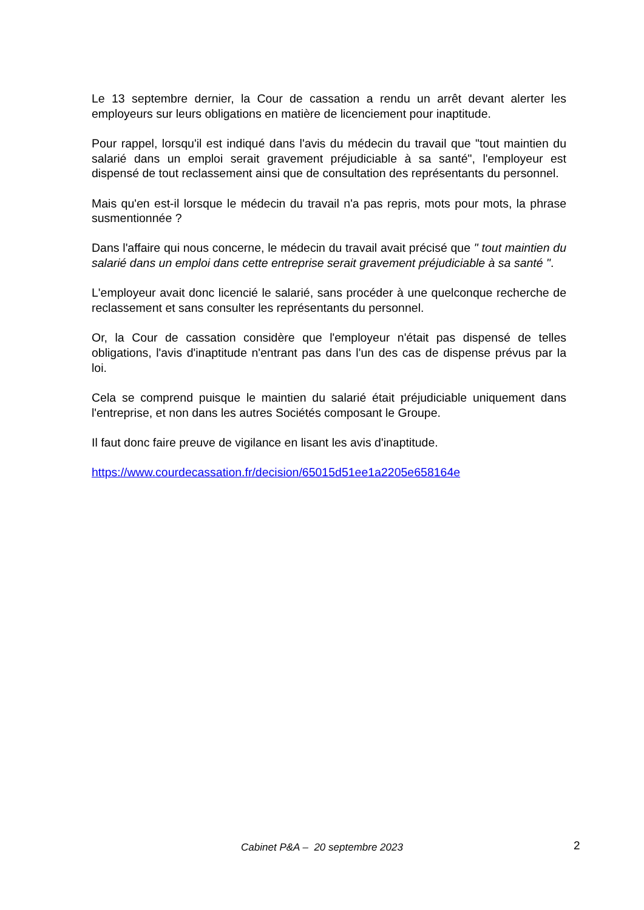Le 13 septembre dernier, la Cour de cassation a rendu un arrêt devant alerter les employeurs sur leurs obligations en matière de licenciement pour inaptitude.
Pour rappel, lorsqu'il est indiqué dans l'avis du médecin du travail que "tout maintien du salarié dans un emploi serait gravement préjudiciable à sa santé", l'employeur est dispensé de tout reclassement ainsi que de consultation des représentants du personnel.
Mais qu'en est-il lorsque le médecin du travail n'a pas repris, mots pour mots, la phrase susmentionnée ?
Dans l'affaire qui nous concerne, le médecin du travail avait précisé que " tout maintien du salarié dans un emploi dans cette entreprise serait gravement préjudiciable à sa santé ".
L'employeur avait donc licencié le salarié, sans procéder à une quelconque recherche de reclassement et sans consulter les représentants du personnel.
Or, la Cour de cassation considère que l'employeur n'était pas dispensé de telles obligations, l'avis d'inaptitude n'entrant pas dans l'un des cas de dispense prévus par la loi.
Cela se comprend puisque le maintien du salarié était préjudiciable uniquement dans l'entreprise, et non dans les autres Sociétés composant le Groupe.
Il faut donc faire preuve de vigilance en lisant les avis d'inaptitude.
https://www.courdecassation.fr/decision/65015d51ee1a2205e658164e
Cabinet P&A – 20 septembre 2023
2